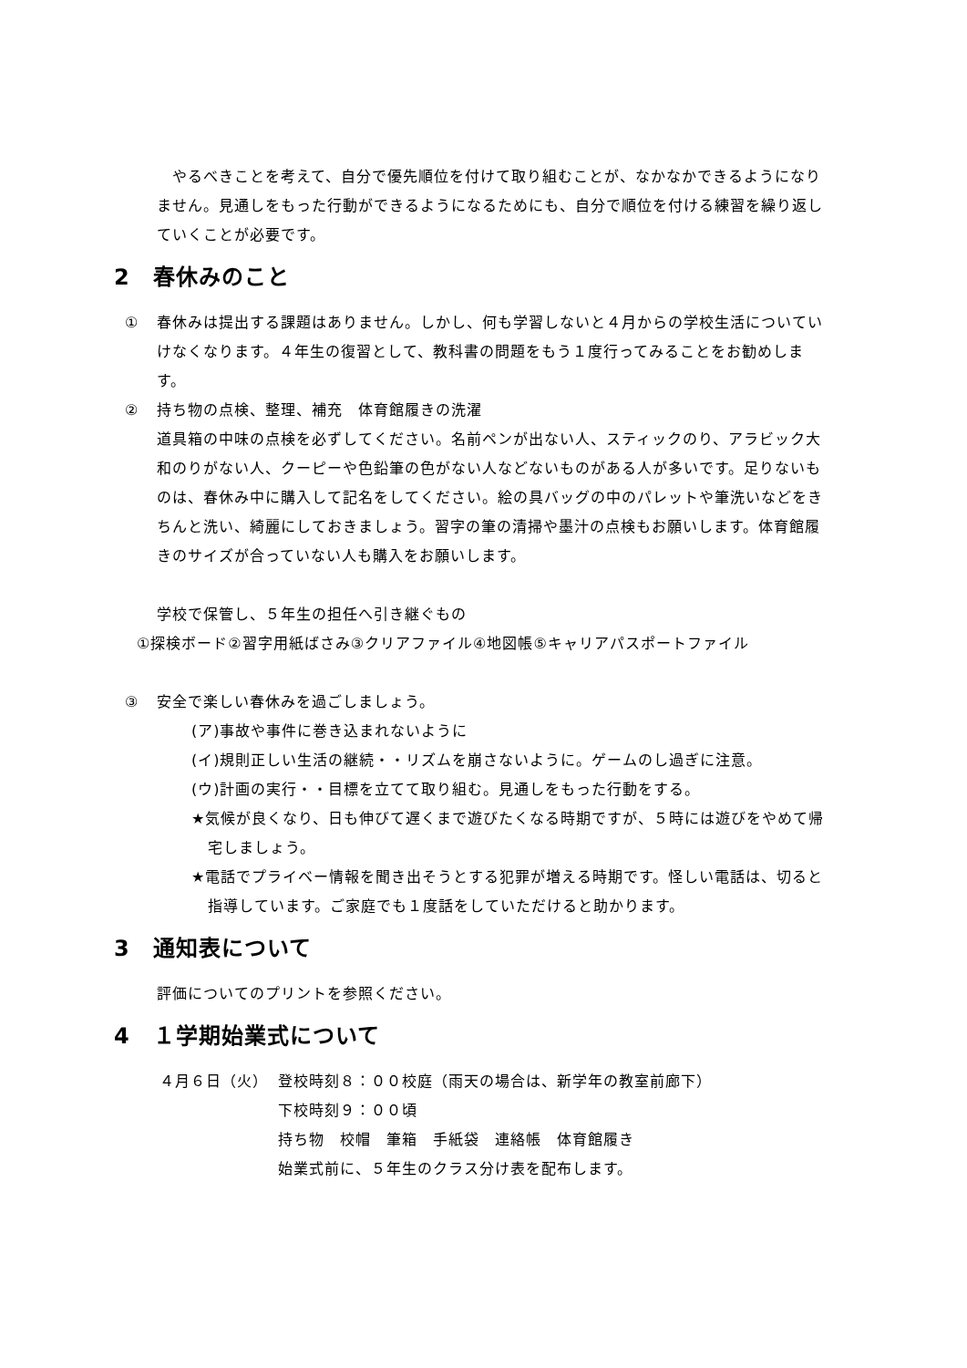やるべきことを考えて、自分で優先順位を付けて取り組むことが、なかなかできるようになりません。見通しをもった行動ができるようになるためにも、自分で順位を付ける練習を繰り返していくことが必要です。
2　春休みのこと
① 春休みは提出する課題はありません。しかし、何も学習しないと４月からの学校生活についていけなくなります。４年生の復習として、教科書の問題をもう１度行ってみることをお勧めします。
② 持ち物の点検、整理、補充　体育館履きの洗濯
道具箱の中味の点検を必ずしてください。名前ペンが出ない人、スティックのり、アラビック大和のりがない人、クーピーや色鉛筆の色がない人などないものがある人が多いです。足りないものは、春休み中に購入して記名をしてください。絵の具バッグの中のパレットや筆洗いなどをきちんと洗い、綺麗にしておきましょう。習字の筆の清掃や墨汁の点検もお願いします。体育館履きのサイズが合っていない人も購入をお願いします。
学校で保管し、５年生の担任へ引き継ぐもの
①探検ボード②習字用紙ばさみ③クリアファイル④地図帳⑤キャリアパスポートファイル
③ 安全で楽しい春休みを過ごしましょう。
(ア)事故や事件に巻き込まれないように
(イ)規則正しい生活の継続・・リズムを崩さないように。ゲームのし過ぎに注意。
(ウ)計画の実行・・目標を立てて取り組む。見通しをもった行動をする。
★気候が良くなり、日も伸びて遅くまで遊びたくなる時期ですが、５時には遊びをやめて帰宅しましょう。
★電話でプライベー情報を聞き出そうとする犯罪が増える時期です。怪しい電話は、切ると指導しています。ご家庭でも１度話をしていただけると助かります。
3　通知表について
評価についてのプリントを参照ください。
4　１学期始業式について
４月６日（火） 登校時刻８：００校庭（雨天の場合は、新学年の教室前廊下）
下校時刻９：００頃
持ち物　校帽　筆箱　手紙袋　連絡帳　体育館履き
始業式前に、５年生のクラス分け表を配布します。